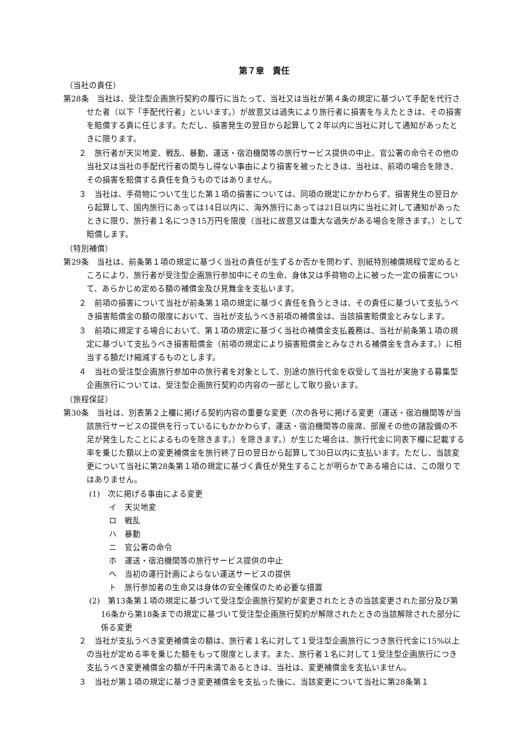第７章　責任
（当社の責任）
第28条　当社は、受注型企画旅行契約の履行に当たって、当社又は当社が第４条の規定に基づいて手配を代行させた者（以下「手配代行者」といいます。）が故意又は過失により旅行者に損害を与えたときは、その損害を賠償する責に任じます。ただし、損害発生の翌日から起算して２年以内に当社に対して通知があったときに限ります。
２　旅行者が天災地変、戦乱、暴動、運送・宿泊機関等の旅行サービス提供の中止、官公署の命令その他の当社又は当社の手配代行者の関与し得ない事由により損害を被ったときは、当社は、前項の場合を除き、その損害を賠償する責任を負うものではありません。
３　当社は、手荷物について生じた第１項の損害については、同項の規定にかかわらず、損害発生の翌日から起算して、国内旅行にあっては14日以内に、海外旅行にあっては21日以内に当社に対して通知があったときに限り、旅行者１名につき15万円を限度（当社に故意又は重大な過失がある場合を除きます。）として賠償します。
（特別補償）
第29条　当社は、前条第１項の規定に基づく当社の責任が生ずるか否かを問わず、別紙特別補償規程で定めるところにより、旅行者が受注型企画旅行参加中にその生命、身体又は手荷物の上に被った一定の損害について、あらかじめ定める額の補償金及び見舞金を支払います。
２　前項の損害について当社が前条第１項の規定に基づく責任を負うときは、その責任に基づいて支払うべき損害賠償金の額の限度において、当社が支払うべき前項の補償金は、当該損害賠償金とみなします。
３　前項に規定する場合において、第１項の規定に基づく当社の補償金支払義務は、当社が前条第１項の規定に基づいて支払うべき損害賠償金（前項の規定により損害賠償金とみなされる補償金を含みます。）に相当する額だけ縮減するものとします。
４　当社の受注型企画旅行参加中の旅行者を対象として、別途の旅行代金を収受して当社が実施する募集型企画旅行については、受注型企画旅行契約の内容の一部として取り扱います。
（旅程保証）
第30条　当社は、別表第２上欄に掲げる契約内容の重要な変更（次の各号に掲げる変更（運送・宿泊機関等が当該旅行サービスの提供を行っているにもかかわらず、運送・宿泊機関等の座席、部屋その他の諸設備の不足が発生したことによるものを除きます。）を除きます。）が生じた場合は、旅行代金に同表下欄に記載する率を乗じた額以上の変更補償金を旅行終了日の翌日から起算して30日以内に支払います。ただし、当該変更について当社に第28条第１項の規定に基づく責任が発生することが明らかである場合には、この限りではありません。
(1)　次に掲げる事由による変更
イ　天災地変
ロ　戦乱
ハ　暴動
ニ　官公署の命令
ホ　運送・宿泊機関等の旅行サービス提供の中止
ヘ　当初の運行計画によらない運送サービスの提供
ト　旅行参加者の生命又は身体の安全確保のため必要な措置
(2)　第13条第１項の規定に基づいて受注型企画旅行契約が変更されたときの当該変更された部分及び第16条から第18条までの規定に基づいて受注型企画旅行契約が解除されたときの当該解除された部分に係る変更
２　当社が支払うべき変更補償金の額は、旅行者１名に対して１受注型企画旅行につき旅行代金に15%以上の当社が定める率を乗じた額をもって限度とします。また、旅行者１名に対して１受注型企画旅行につき支払うべき変更補償金の額が千円未満であるときは、当社は、変更補償金を支払いません。
３　当社が第１項の規定に基づき変更補償金を支払った後に、当該変更について当社に第28条第１